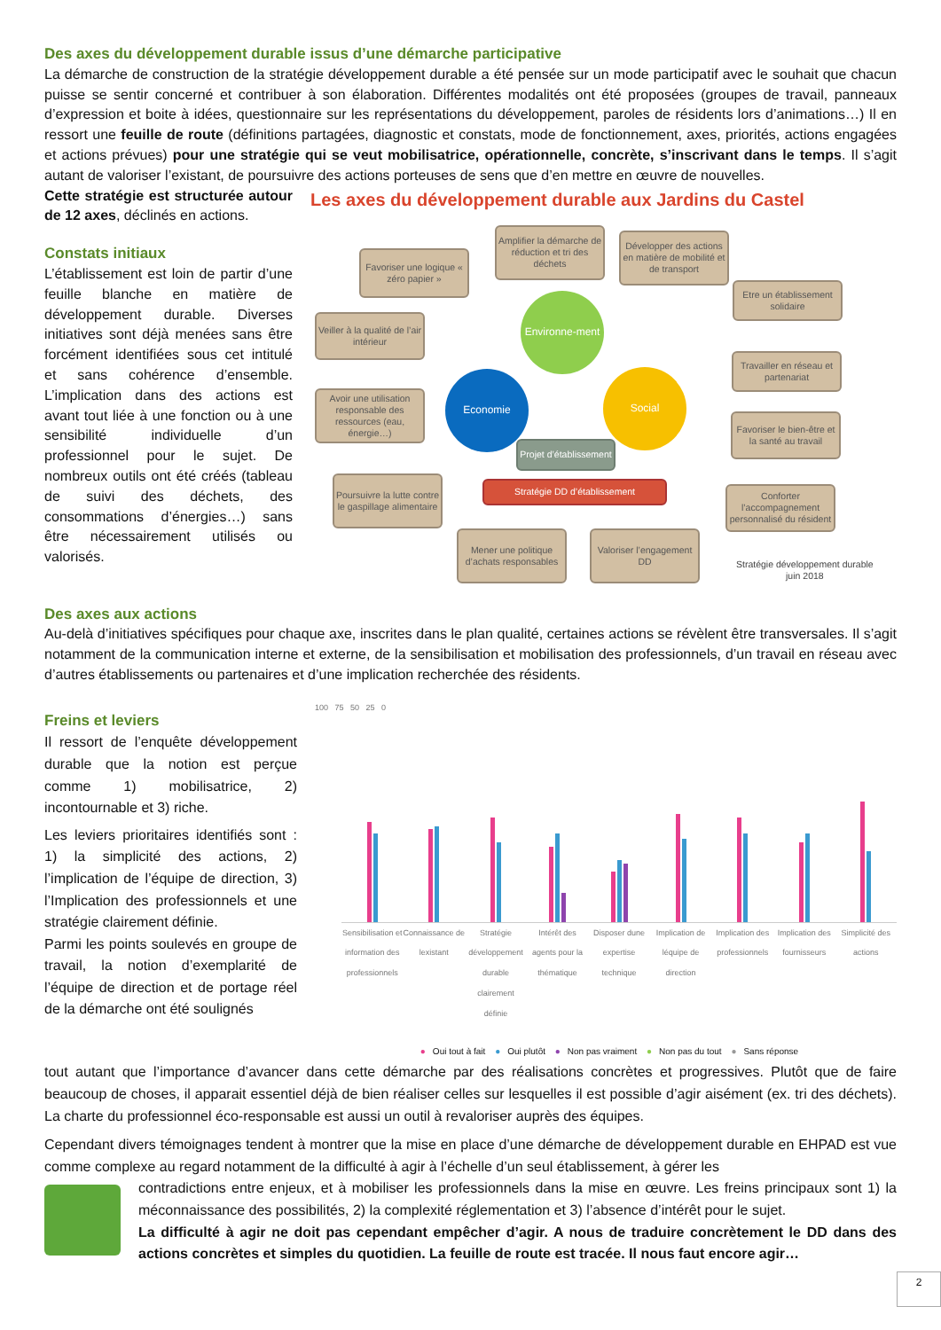Des axes du développement durable issus d’une démarche participative
La démarche de construction de la stratégie développement durable a été pensée sur un mode participatif avec le souhait que chacun puisse se sentir concerné et contribuer à son élaboration. Différentes modalités ont été proposées (groupes de travail, panneaux d’expression et boite à idées, questionnaire sur les représentations du développement, paroles de résidents lors d’animations…) Il en ressort une feuille de route (définitions partagées, diagnostic et constats, mode de fonctionnement, axes, priorités, actions engagées et actions prévues) pour une stratégie qui se veut mobilisatrice, opérationnelle, concrète, s’inscrivant dans le temps. Il s’agit autant de valoriser l’existant, de poursuivre des actions porteuses de sens que d’en mettre en œuvre de nouvelles.
Cette stratégie est structurée autour de 12 axes, déclinés en actions.
Constats initiaux
L’établissement est loin de partir d’une feuille blanche en matière de développement durable. Diverses initiatives sont déjà menées sans être forcément identifiées sous cet intitulé et sans cohérence d’ensemble. L’implication dans des actions est avant tout liée à une fonction ou à une sensibilité individuelle d’un professionnel pour le sujet. De nombreux outils ont été créés (tableau de suivi des déchets, des consommations d’énergies…) sans être nécessairement utilisés ou valorisés.
Les axes du développement durable aux Jardins du Castel
Favoriser une logique « zéro papier »
Amplifier la démarche de réduction et tri des déchets
Développer des actions en matière de mobilité et de transport
Etre un établissement solidaire
Veiller à la qualité de l’air intérieur
Travailler en réseau et partenariat
Avoir une utilisation responsable des ressources (eau, énergie…)
Favoriser le bien-être et la santé au travail
Poursuivre la lutte contre le gaspillage alimentaire
Conforter l’accompagnement personnalisé du résident
Mener une politique d’achats responsables
Valoriser l’engagement DD
Environne-ment
Economie Social
Projet d’établissement
Stratégie DD d’établissement
Stratégie développement durable
juin 2018
Des axes aux actions
Au-delà d’initiatives spécifiques pour chaque axe, inscrites dans le plan qualité, certaines actions se révèlent être transversales. Il s’agit notamment de la communication interne et externe, de la sensibilisation et mobilisation des professionnels, d’un travail en réseau avec d’autres établissements ou partenaires et d’une implication recherchée des résidents.
Freins et leviers
Il ressort de l’enquête développement durable que la notion est perçue comme 1) mobilisatrice, 2) incontournable et 3) riche.
Les leviers prioritaires identifiés sont : 1) la simplicité des actions, 2) l’implication de l’équipe de direction, 3) l’Implication des professionnels et une stratégie clairement définie.
Parmi les points soulevés en groupe de travail, la notion d’exemplarité de l’équipe de direction et de portage réel de la démarche ont été soulignés
100 75 50 25 0
Sensibilisation et information des professionnels Connaissance de lexistant Stratégie développement durable clairement définie Intérêt des agents pour la thématique Disposer dune expertise technique Implication de léquipe de direction Implication des professionnels Implication des fournisseurs Simplicité des actions
● Oui tout à fait ● Oui plutôt ● Non pas vraiment ● Non pas du tout ● Sans réponse
tout autant que l’importance d’avancer dans cette démarche par des réalisations concrètes et progressives. Plutôt que de faire beaucoup de choses, il apparait essentiel déjà de bien réaliser celles sur lesquelles il est possible d’agir aisément (ex. tri des déchets). La charte du professionnel éco-responsable est aussi un outil à revaloriser auprès des équipes.
Cependant divers témoignages tendent à montrer que la mise en place d’une démarche de développement durable en EHPAD est vue comme complexe au regard notamment de la difficulté à agir à l’échelle d’un seul établissement, à gérer les
contradictions entre enjeux, et à mobiliser les professionnels dans la mise en œuvre. Les freins principaux sont 1) la méconnaissance des possibilités, 2) la complexité réglementation et 3) l’absence d’intérêt pour le sujet.
La difficulté à agir ne doit pas cependant empêcher d’agir. A nous de traduire concrètement le DD dans des actions concrètes et simples du quotidien. La feuille de route est tracée. Il nous faut encore agir…
2